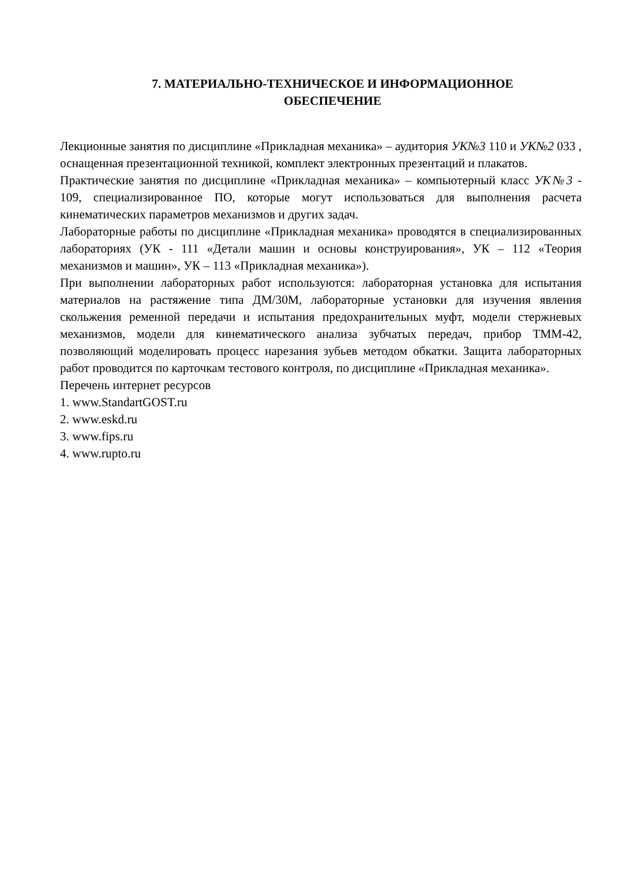7. МАТЕРИАЛЬНО-ТЕХНИЧЕСКОЕ И ИНФОРМАЦИОННОЕ
ОБЕСПЕЧЕНИЕ
Лекционные занятия по дисциплине «Прикладная механика» – аудитория УК№3 110 и УК№2 033 , оснащенная презентационной техникой, комплект электронных презентаций и плакатов.
Практические занятия по дисциплине «Прикладная механика» – компьютерный класс УК№3 - 109, специализированное ПО, которые могут использоваться для выполнения расчета кинематических параметров механизмов и других задач.
Лабораторные работы по дисциплине «Прикладная механика» проводятся в специализированных лабораториях (УК - 111 «Детали машин и основы конструирования», УК – 112 «Теория механизмов и машин», УК – 113 «Прикладная механика»).
При выполнении лабораторных работ используются: лабораторная установка для испытания материалов на растяжение типа ДМ/30М, лабораторные установки для изучения явления скольжения ременной передачи и испытания предохранительных муфт, модели стержневых механизмов, модели для кинематического анализа зубчатых передач, прибор ТММ-42, позволяющий моделировать процесс нарезания зубьев методом обкатки. Защита лабораторных работ проводится по карточкам тестового контроля, по дисциплине «Прикладная механика».
Перечень интернет ресурсов
1. www.StandartGOST.ru
2. www.eskd.ru
3. www.fips.ru
4. www.rupto.ru